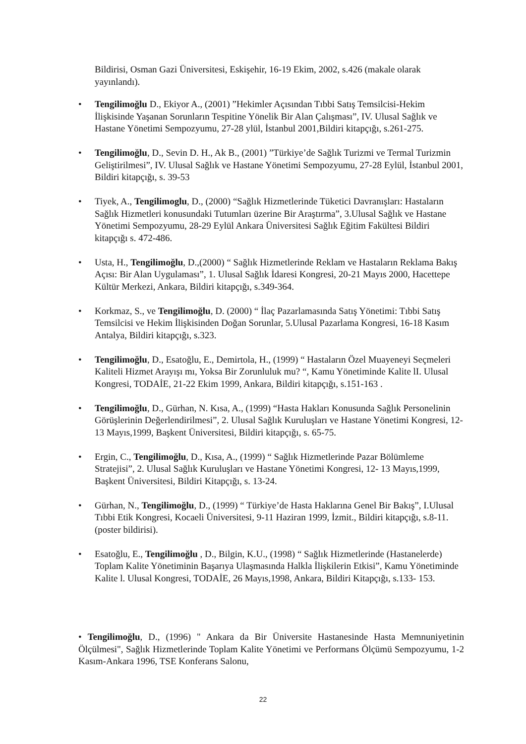Bildirisi, Osman Gazi Üniversitesi, Eskişehir, 16-19 Ekim, 2002, s.426 (makale olarak yayınlandı).
• Tengilimoğlu D., Ekiyor A., (2001) ”Hekimler Açısından Tıbbi Satış Temsilcisi-Hekim İlişkisinde Yaşanan Sorunların Tespitine Yönelik Bir Alan Çalışması”, IV. Ulusal Sağlık ve Hastane Yönetimi Sempozyumu, 27-28 ylül, İstanbul 2001,Bildiri kitapçığı, s.261-275.
• Tengilimoğlu, D., Sevin D. H., Ak B., (2001) ”Türkiye’de Sağlık Turizmi ve Termal Turizmin Geliştirilmesi”, IV. Ulusal Sağlık ve Hastane Yönetimi Sempozyumu, 27-28 Eylül, İstanbul 2001, Bildiri kitapçığı, s. 39-53
• Tiyek, A., Tengilimoglu, D., (2000) “Sağlık Hizmetlerinde Tüketici Davranışları: Hastaların Sağlık Hizmetleri konusundaki Tutumları üzerine Bir Araştırma”, 3.Ulusal Sağlık ve Hastane Yönetimi Sempozyumu, 28-29 Eylül Ankara Üniversitesi Sağlık Eğitim Fakültesi Bildiri kitapçığı s. 472-486.
• Usta, H., Tengilimoğlu, D.,(2000) “ Sağlık Hizmetlerinde Reklam ve Hastaların Reklama Bakış Açısı: Bir Alan Uygulaması”, 1. Ulusal Sağlık İdaresi Kongresi, 20-21 Mayıs 2000, Hacettepe Kültür Merkezi, Ankara, Bildiri kitapçığı, s.349-364.
• Korkmaz, S., ve Tengilimoğlu, D. (2000) “ İlaç Pazarlamasında Satış Yönetimi: Tıbbi Satış Temsilcisi ve Hekim İlişkisinden Doğan Sorunlar, 5.Ulusal Pazarlama Kongresi, 16-18 Kasım Antalya, Bildiri kitapçığı, s.323.
• Tengilimoğlu, D., Esatoğlu, E., Demirtola, H., (1999) “ Hastaların Özel Muayeneyi Seçmeleri Kaliteli Hizmet Arayışı mı, Yoksa Bir Zorunluluk mu? “, Kamu Yönetiminde Kalite lI. Ulusal Kongresi, TODAİE, 21-22 Ekim 1999, Ankara, Bildiri kitapçığı, s.151-163 .
• Tengilimoğlu, D., Gürhan, N. Kısa, A., (1999) “Hasta Hakları Konusunda Sağlık Personelinin Görüşlerinin Değerlendirilmesi”, 2. Ulusal Sağlık Kuruluşları ve Hastane Yönetimi Kongresi, 12- 13 Mayıs,1999, Başkent Üniversitesi, Bildiri kitapçığı, s. 65-75.
• Ergin, C., Tengilimoğlu, D., Kısa, A., (1999) “ Sağlık Hizmetlerinde Pazar Bölümleme Stratejisi”, 2. Ulusal Sağlık Kuruluşları ve Hastane Yönetimi Kongresi, 12- 13 Mayıs,1999, Başkent Üniversitesi, Bildiri Kitapçığı, s. 13-24.
• Gürhan, N., Tengilimoğlu, D., (1999) “ Türkiye’de Hasta Haklarına Genel Bir Bakış”, I.Ulusal Tıbbi Etik Kongresi, Kocaeli Üniversitesi, 9-11 Haziran 1999, İzmit., Bildiri kitapçığı, s.8-11. (poster bildirisi).
• Esatoğlu, E., Tengilimoğlu , D., Bilgin, K.U., (1998) “ Sağlık Hizmetlerinde (Hastanelerde) Toplam Kalite Yönetiminin Başarıya Ulaşmasında Halkla İlişkilerin Etkisi”, Kamu Yönetiminde Kalite l. Ulusal Kongresi, TODAİE, 26 Mayıs,1998, Ankara, Bildiri Kitapçığı, s.133- 153.
• Tengilimoğlu, D., (1996) " Ankara da Bir Üniversite Hastanesinde Hasta Memnuniyetinin Ölçülmesi", Sağlık Hizmetlerinde Toplam Kalite Yönetimi ve Performans Ölçümü Sempozyumu, 1-2 Kasım-Ankara 1996, TSE Konferans Salonu,
22